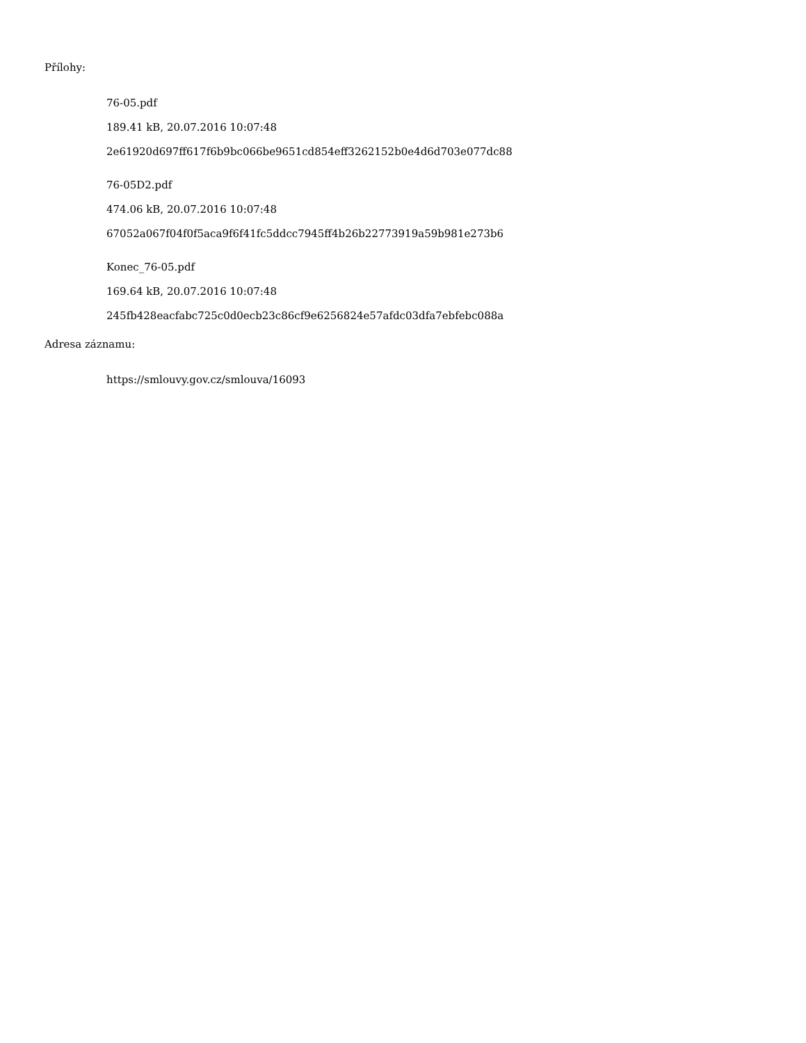Přílohy:
76-05.pdf
189.41 kB, 20.07.2016 10:07:48
2e61920d697ff617f6b9bc066be9651cd854eff3262152b0e4d6d703e077dc88
76-05D2.pdf
474.06 kB, 20.07.2016 10:07:48
67052a067f04f0f5aca9f6f41fc5ddcc7945ff4b26b22773919a59b981e273b6
Konec_76-05.pdf
169.64 kB, 20.07.2016 10:07:48
245fb428eacfabc725c0d0ecb23c86cf9e6256824e57afdc03dfa7ebfebc088a
Adresa záznamu:
https://smlouvy.gov.cz/smlouva/16093